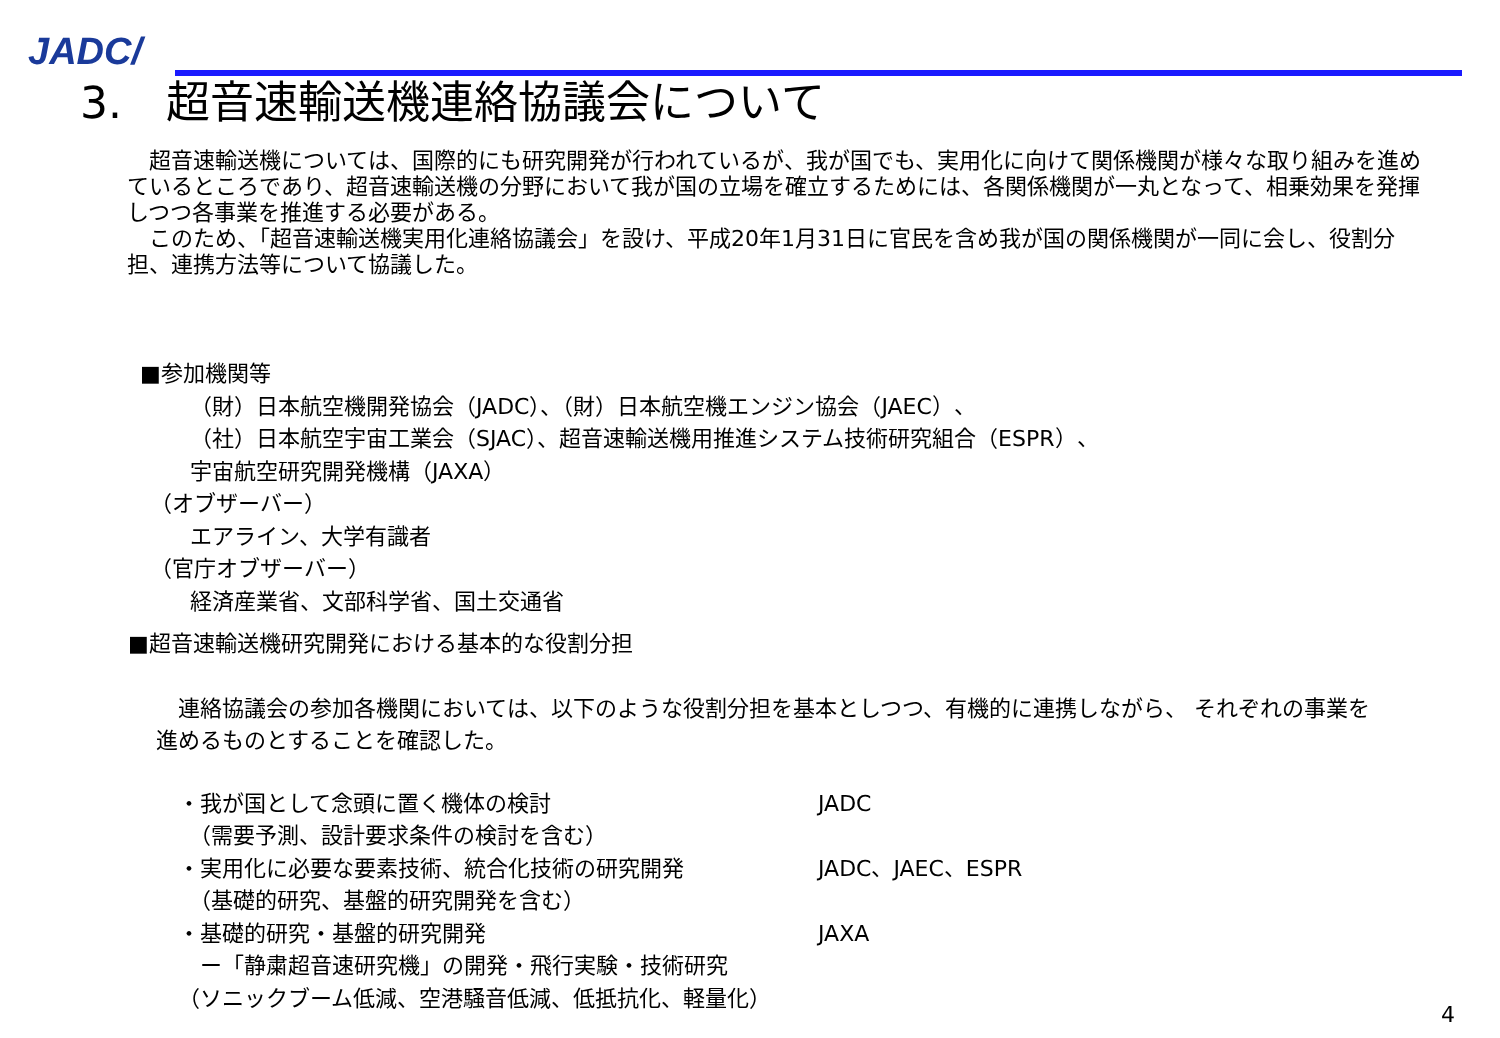JADC/
3.　超音速輸送機連絡協議会について
　超音速輸送機については、国際的にも研究開発が行われているが、我が国でも、実用化に向けて関係機関が様々な取り組みを進めているところであり、超音速輸送機の分野において我が国の立場を確立するためには、各関係機関が一丸となって、相乗効果を発揮しつつ各事業を推進する必要がある。
　このため、「超音速輸送機実用化連絡協議会」を設け、平成20年1月31日に官民を含め我が国の関係機関が一同に会し、役割分担、連携方法等について協議した。
■参加機関等
（財）日本航空機開発協会（JADC）、（財）日本航空機エンジン協会（JAEC）、
（社）日本航空宇宙工業会（SJAC）、超音速輸送機用推進システム技術研究組合（ESPR）、
宇宙航空研究開発機構（JAXA）
（オブザーバー）
エアライン、大学有識者
（官庁オブザーバー）
経済産業省、文部科学省、国土交通省
■超音速輸送機研究開発における基本的な役割分担
　連絡協議会の参加各機関においては、以下のような役割分担を基本としつつ、有機的に連携しながら、 それぞれの事業を進めるものとすることを確認した。
・我が国として念頭に置く機体の検討 JADC
　（需要予測、設計要求条件の検討を含む）
・実用化に必要な要素技術、統合化技術の研究開発 JADC、JAEC、ESPR
　（基礎的研究、基盤的研究開発を含む）
・基礎的研究・基盤的研究開発 JAXA
　ー「静粛超音速研究機」の開発・飛行実験・技術研究
（ソニックブーム低減、空港騒音低減、低抵抗化、軽量化）
4